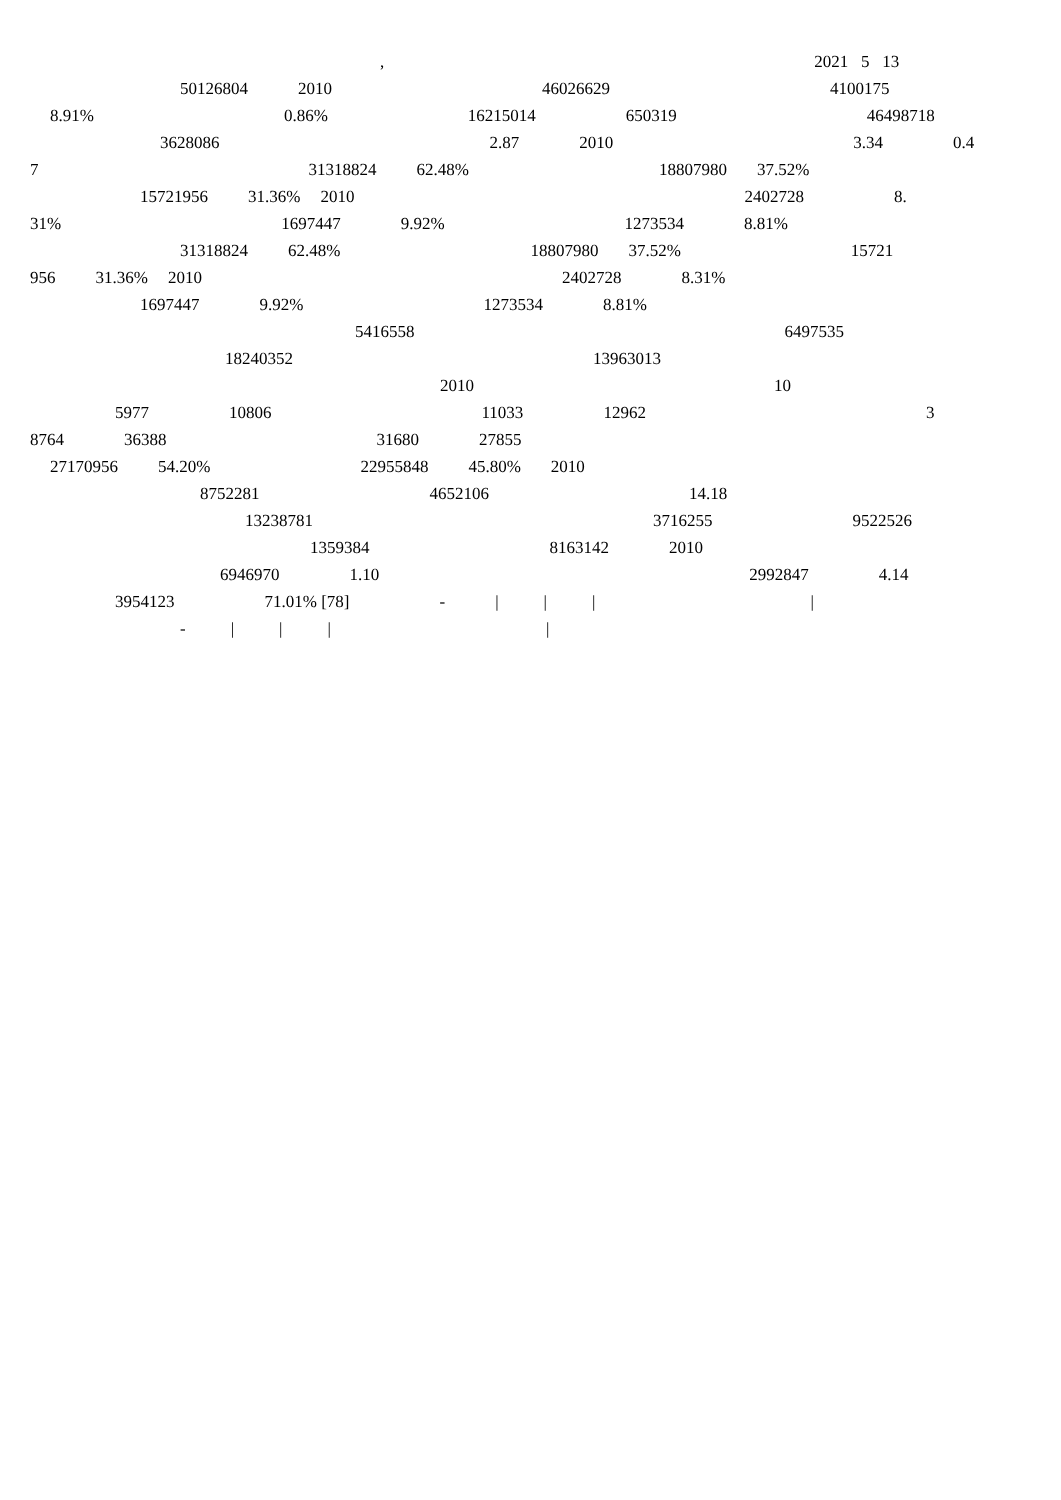, 2021 5 13
50126804 2010 46026629 4100175
8.91% 0.86% 16215014 650319 46498718
3628086 2.87 2010 3.34 0.4
7 31318824 62.48% 18807980 37.52%
15721956 31.36% 2010 2402728 8.
31% 1697447 9.92% 1273534 8.81%
31318824 62.48% 18807980 37.52% 15721
956 31.36% 2010 2402728 8.31%
1697447 9.92% 1273534 8.81%
5416558 6497535
18240352 13963013
2010 10
5977 10806 11033 12962 3
8764 36388 31680 27855
27170956 54.20% 22955848 45.80% 2010
8752281 4652106 14.18
13238781 3716255 9522526
1359384 8163142 2010
6946970 1.10 2992847 4.14
3954123 71.01% [78] - | | | |
- | | | |